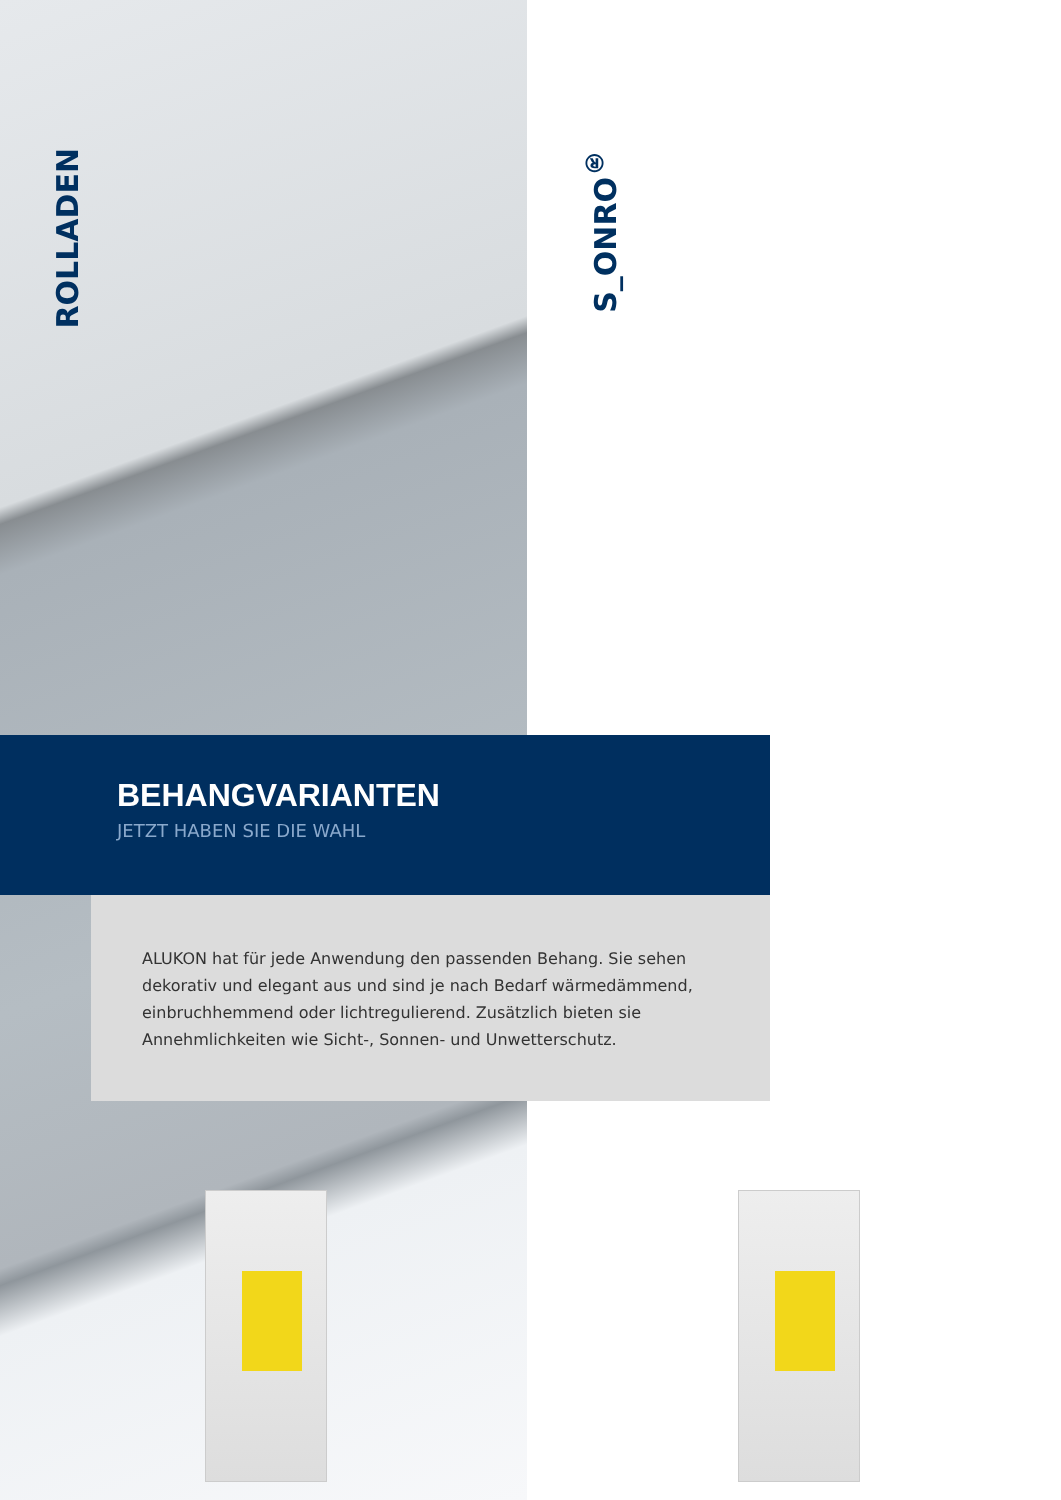ROLLADEN
S_ONRO<sup>®</sup>
BEHANGVARIANTEN
JETZT HABEN SIE DIE WAHL
ALUKON hat für jede Anwendung den passenden Behang. Sie sehen deko­rativ und elegant aus und sind je nach Bedarf wärmedämmend, einbruch­hemmend oder lichtregulierend. Zusätzlich bieten sie Annehmlichkeiten wie Sicht-, Sonnen- und Unwetterschutz.